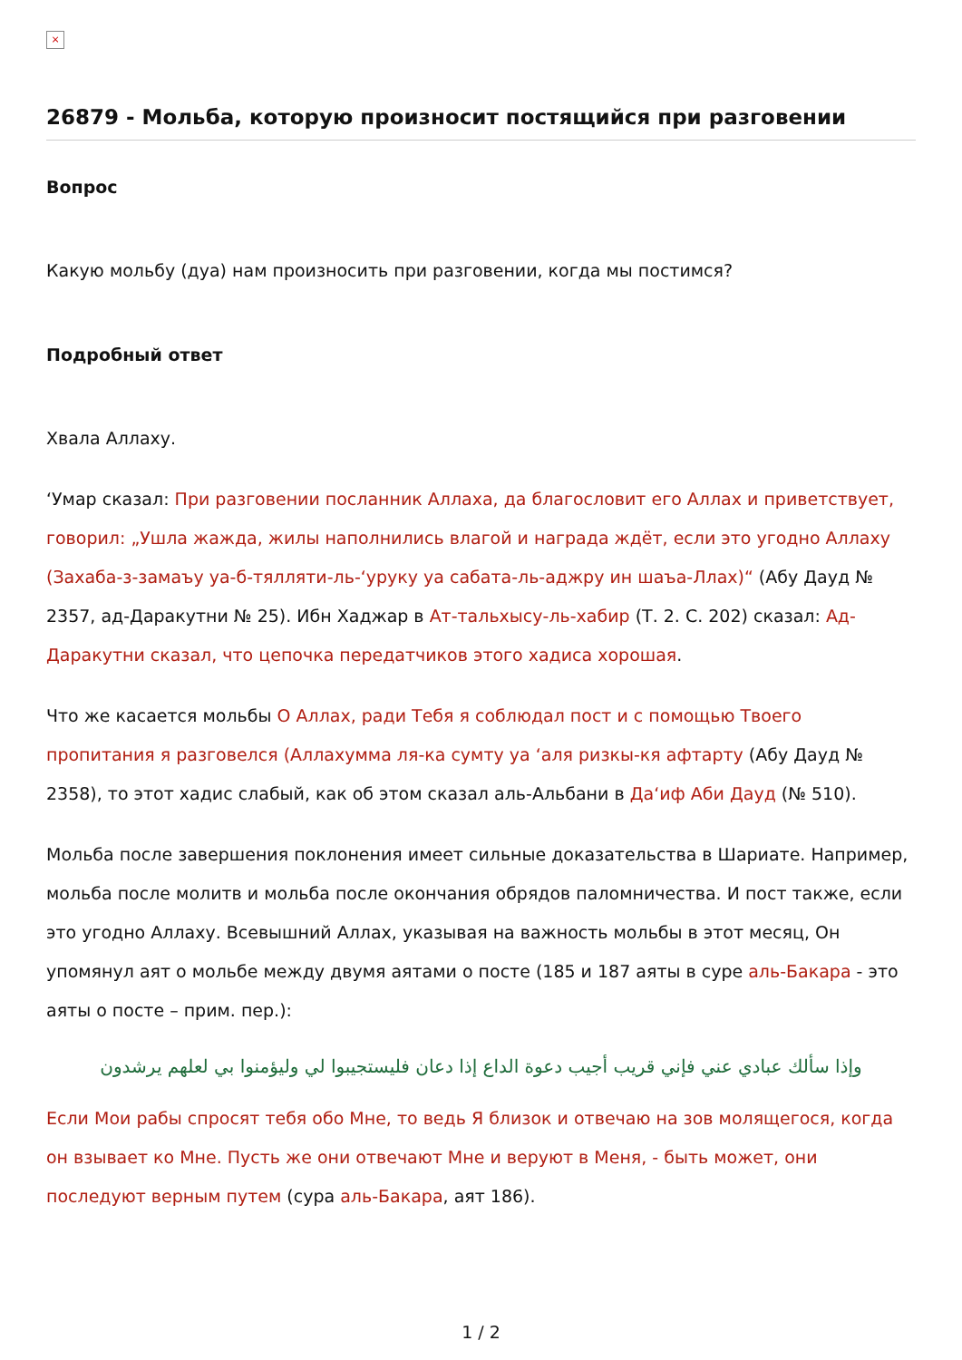×
26879 - Мольба, которую произносит постящийся при разговении
Вопрос
Какую мольбу (дуа) нам произносить при разговении, когда мы постимся?
Подробный ответ
Хвала Аллаху.
‘Умар сказал: При разговении посланник Аллаха, да благословит его Аллах и приветствует, говорил: „Ушла жажда, жилы наполнились влагой и награда ждёт, если это угодно Аллаху (Захаба-з-замаъу уа-б-тялляти-ль-‘уруку уа сабата-ль-аджру ин шаъа-Ллах)“ (Абу Дауд № 2357, ад-Даракутни № 25). Ибн Хаджар в Ат-тальхысу-ль-хабир (Т. 2. С. 202) сказал: Ад-Даракутни сказал, что цепочка передатчиков этого хадиса хорошая.
Что же касается мольбы О Аллах, ради Тебя я соблюдал пост и с помощью Твоего пропитания я разговелся (Аллахумма ля-ка сумту уа ‘аля ризкы-кя афтарту (Абу Дауд № 2358), то этот хадис слабый, как об этом сказал аль-Альбани в Да‘иф Аби Дауд (№ 510).
Мольба после завершения поклонения имеет сильные доказательства в Шариате. Например, мольба после молитв и мольба после окончания обрядов паломничества. И пост также, если это угодно Аллаху. Всевышний Аллах, указывая на важность мольбы в этот месяц, Он упомянул аят о мольбе между двумя аятами о посте (185 и 187 аяты в суре аль-Бакара - это аяты о посте – прим. пер.):
وإذا سألك عبادي عني فإني قريب أجيب دعوة الداع إذا دعان فليستجيبوا لي وليؤمنوا بي لعلهم يرشدون
Если Мои рабы спросят тебя обо Мне, то ведь Я близок и отвечаю на зов молящегося, когда он взывает ко Мне. Пусть же они отвечают Мне и веруют в Меня, - быть может, они последуют верным путем (сура аль-Бакара, аят 186).
1 / 2